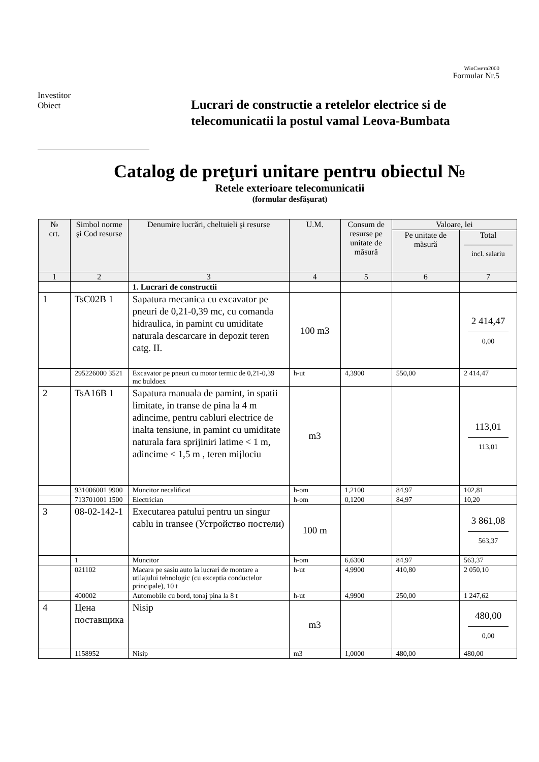WinСмета2000
Formular Nr.5
Investitor
Obiect
Lucrari de constructie a retelelor electrice si de
telecomunicatii la postul vamal Leova-Bumbata
Catalog de preţuri unitare pentru obiectul №
Retele exterioare telecomunicatii
(formular desfăşurat)
| № crt. | Simbol norme şi Cod resurse | Denumire lucrări, cheltuieli şi resurse | U.M. | Consum de resurse pe unitate de măsură | Valoare, lei | |
| --- | --- | --- | --- | --- | --- | --- |
| | | | | | Pe unitate de măsură | Total —————— incl. salariu |
| 1 | 2 | 3 | 4 | 5 | 6 | 7 |
| | | 1. Lucrari de constructii | | | | |
| 1 | TsC02B 1 | Sapatura mecanica cu excavator pe pneuri de 0,21-0,39 mc, cu comanda hidraulica, in pamint cu umiditate naturala descarcare in depozit teren catg. II. | 100 m3 | | | 2 414,47 0,00 |
| | 295226000 3521 | Excavator pe pneuri cu motor termic de 0,21-0,39 mc buldoex | h-ut | 4,3900 | 550,00 | 2 414,47 |
| 2 | TsA16B 1 | Sapatura manuala de pamint, in spatii limitate, in transe de pina la 4 m adincime, pentru cabluri electrice de inalta tensiune, in pamint cu umiditate naturala fara sprijiniri latime < 1 m, adincime < 1,5 m , teren mijlociu | m3 | | | 113,01 113,01 |
| | 931006001 9900 | Muncitor necalificat | h-om | 1,2100 | 84,97 | 102,81 |
| | 713701001 1500 | Electrician | h-om | 0,1200 | 84,97 | 10,20 |
| 3 | 08-02-142-1 | Executarea patului pentru un singur cablu in transee (Устройство постели) | 100 m | | | 3 861,08 563,37 |
| | 1 | Muncitor | h-om | 6,6300 | 84,97 | 563,37 |
| | 021102 | Macara pe sasiu auto la lucrari de montare a utilajului tehnologic (cu exceptia conductelor principale), 10 t | h-ut | 4,9900 | 410,80 | 2 050,10 |
| | 400002 | Automobile cu bord, tonaj pina la 8 t | h-ut | 4,9900 | 250,00 | 1 247,62 |
| 4 | Цена поставщика | Nisip | m3 | | | 480,00 0,00 |
| | 1158952 | Nisip | m3 | 1,0000 | 480,00 | 480,00 |